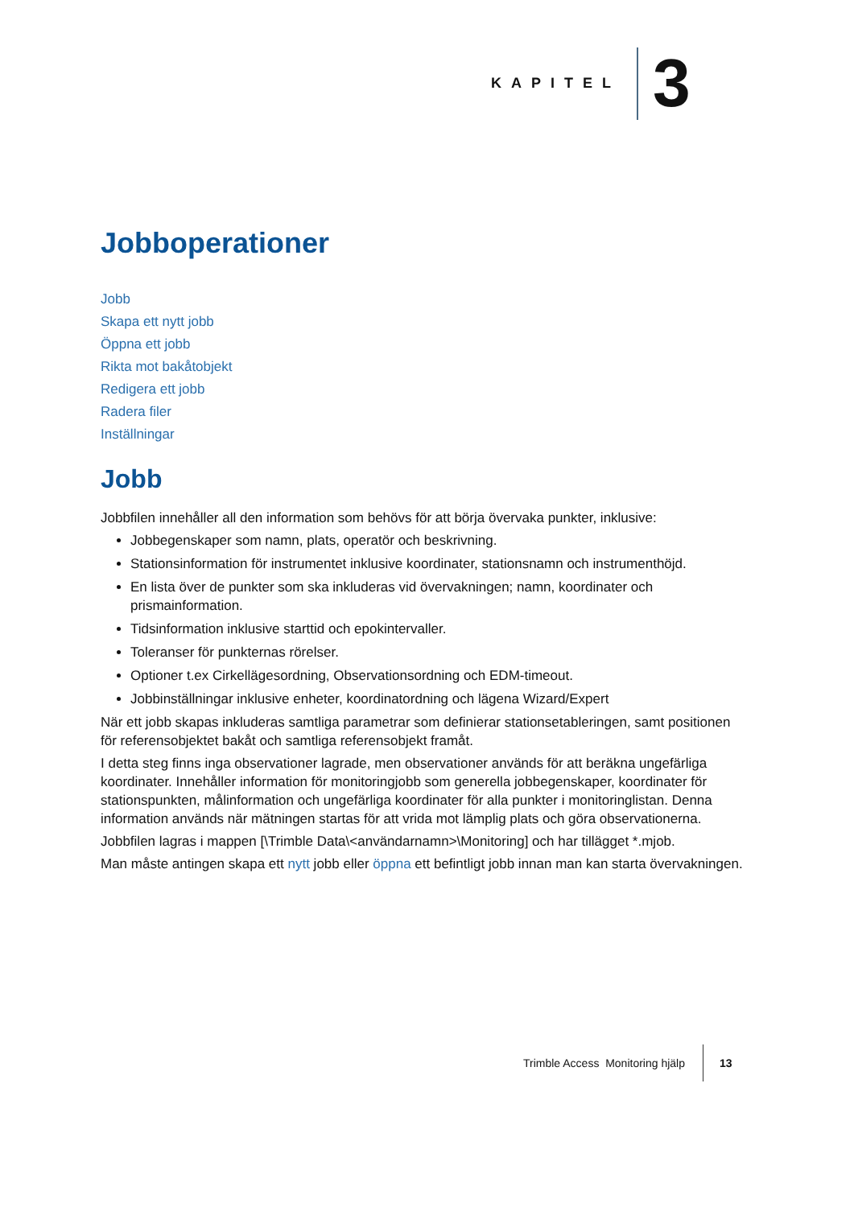KAPITEL 3
Jobboperationer
Jobb
Skapa ett nytt jobb
Öppna ett jobb
Rikta mot bakåtobjekt
Redigera ett jobb
Radera filer
Inställningar
Jobb
Jobbfilen innehåller all den information som behövs för att börja övervaka punkter, inklusive:
Jobbegenskaper som namn, plats, operatör och beskrivning.
Stationsinformation för instrumentet inklusive koordinater, stationsnamn och instrumenthöjd.
En lista över de punkter som ska inkluderas vid övervakningen; namn, koordinater och prismainformation.
Tidsinformation inklusive starttid och epokintervaller.
Toleranser för punkternas rörelser.
Optioner t.ex Cirkellägesordning, Observationsordning och EDM-timeout.
Jobbinställningar inklusive enheter, koordinatordning och lägena Wizard/Expert
När ett jobb skapas inkluderas samtliga parametrar som definierar stationsetableringen, samt positionen för referensobjektet bakåt och samtliga referensobjekt framåt.
I detta steg finns inga observationer lagrade, men observationer används för att beräkna ungefärliga koordinater. Innehåller information för monitoringjobb som generella jobbegenskaper, koordinater för stationspunkten, målinformation och ungefärliga koordinater för alla punkter i monitoringlistan. Denna information används när mätningen startas för att vrida mot lämplig plats och göra observationerna.
Jobbfilen lagras i mappen [\Trimble Data\<användarnamn>\Monitoring] och har tillägget *.mjob.
Man måste antingen skapa ett nytt jobb eller öppna ett befintligt jobb innan man kan starta övervakningen.
Trimble Access Monitoring hjälp 13